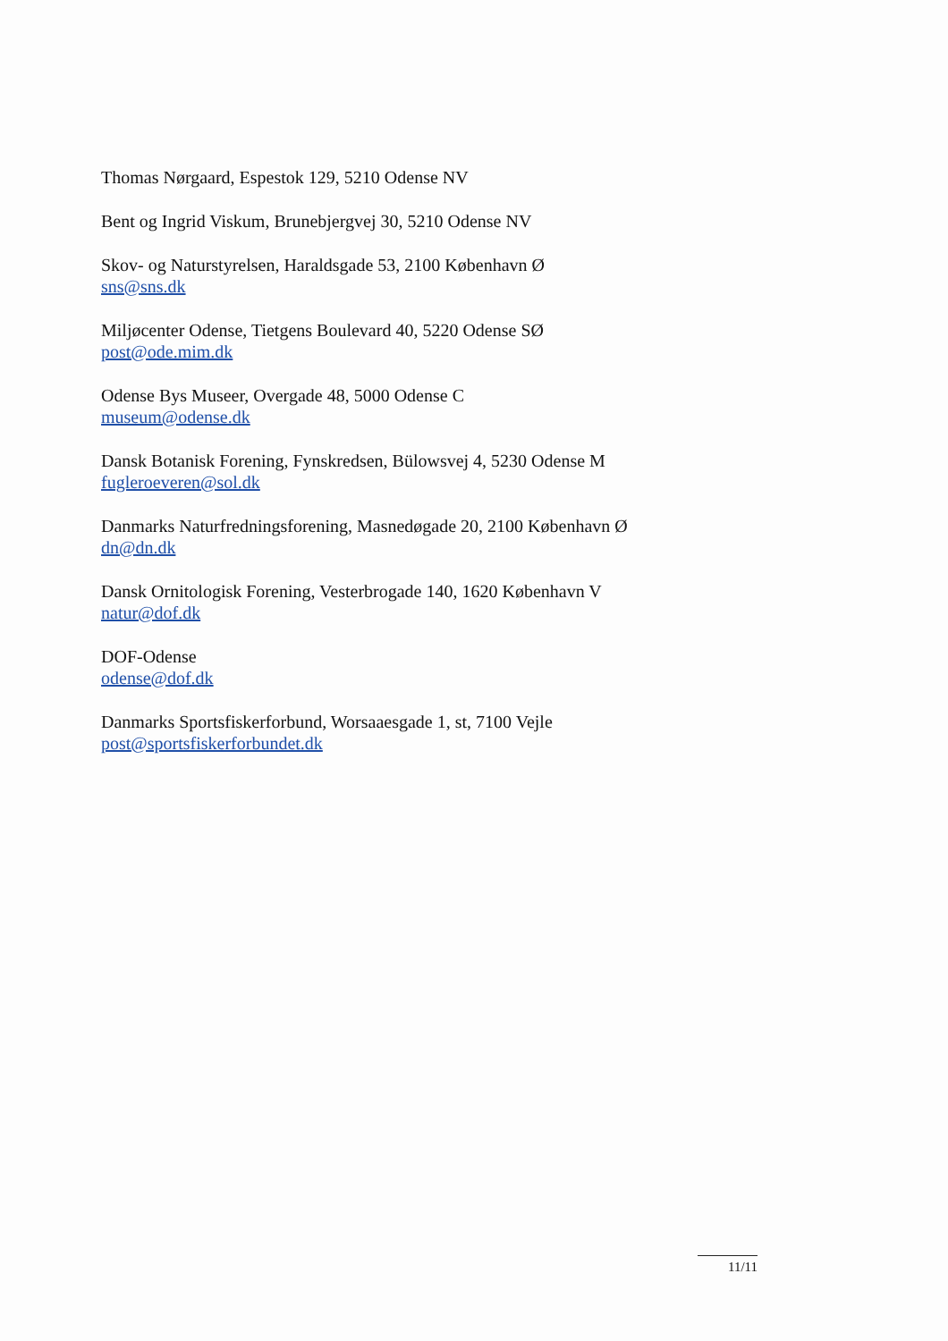Thomas Nørgaard, Espestok 129, 5210 Odense NV
Bent og Ingrid Viskum, Brunebjergvej 30, 5210 Odense NV
Skov- og Naturstyrelsen, Haraldsgade 53, 2100 København Ø
sns@sns.dk
Miljøcenter Odense, Tietgens Boulevard 40, 5220 Odense SØ
post@ode.mim.dk
Odense Bys Museer, Overgade 48, 5000 Odense C
museum@odense.dk
Dansk Botanisk Forening, Fynskredsen, Bülowsvej 4, 5230 Odense M
fugleroeveren@sol.dk
Danmarks Naturfredningsforening, Masnedøgade 20, 2100 København Ø
dn@dn.dk
Dansk Ornitologisk Forening, Vesterbrogade 140, 1620 København V
natur@dof.dk
DOF-Odense
odense@dof.dk
Danmarks Sportsfiskerforbund, Worsaaesgade 1, st, 7100 Vejle
post@sportsfiskerforbundet.dk
11/11